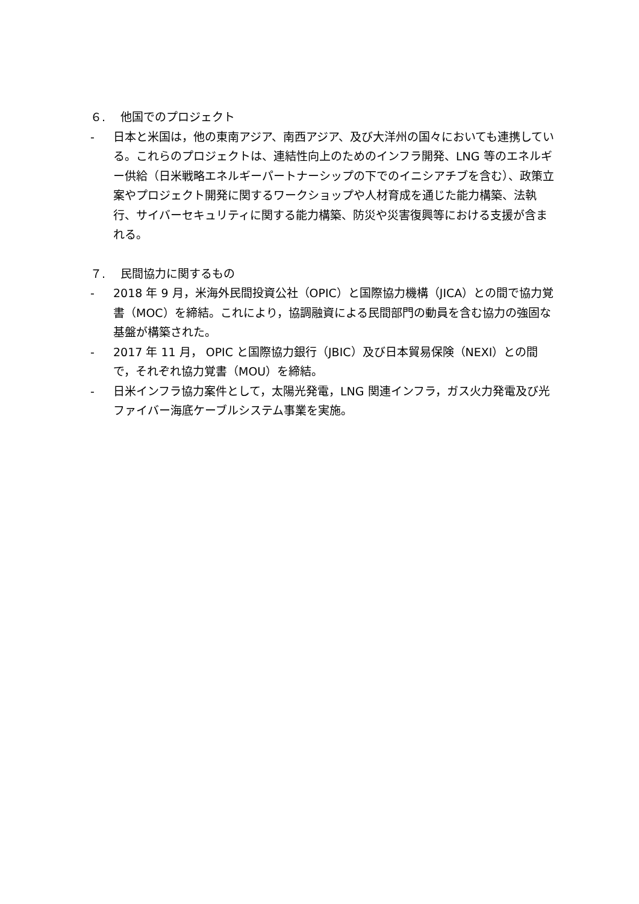６.　 他国でのプロジェクト
- 日本と米国は，他の東南アジア、南西アジア、及び大洋州の国々においても連携している。これらのプロジェクトは、連結性向上のためのインフラ開発、LNG 等のエネルギー供給（日米戦略エネルギーパートナーシップの下でのイニシアチブを含む）、政策立案やプロジェクト開発に関するワークショップや人材育成を通じた能力構築、法執行、サイバーセキュリティに関する能力構築、防災や災害復興等における支援が含まれる。
７.　 民間協力に関するもの
- 2018 年 9 月，米海外民間投資公社（OPIC）と国際協力機構（JICA）との間で協力覚書（MOC）を締結。これにより，協調融資による民間部門の動員を含む協力の強固な基盤が構築された。
- 2017 年 11 月， OPIC と国際協力銀行（JBIC）及び日本貿易保険（NEXI）との間で，それぞれ協力覚書（MOU）を締結。
- 日米インフラ協力案件として，太陽光発電，LNG 関連インフラ，ガス火力発電及び光ファイバー海底ケーブルシステム事業を実施。